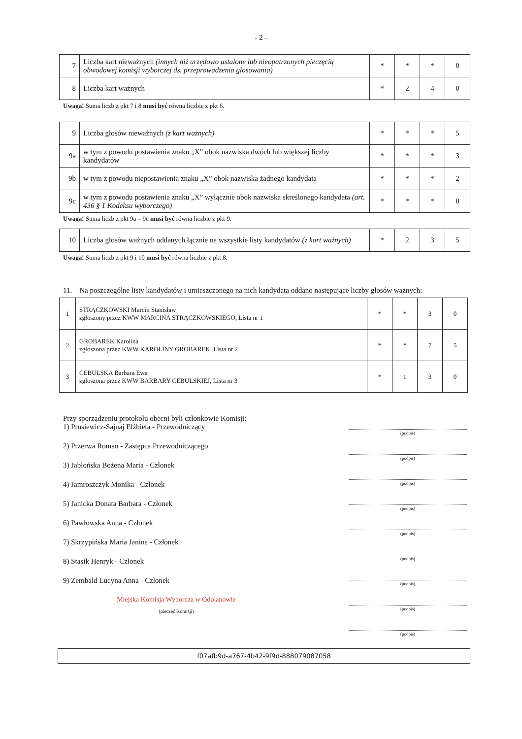- 2 -
| 7 | Liczba kart nieważnych (innych niż urzędowo ustalone lub nieopatrzonych pieczęcią obwodowej komisji wyborczej ds. przeprowadzenia głosowania) | * | * | * | 0 |
| 8 | Liczba kart ważnych | * | 2 | 4 | 0 |
Uwaga! Suma liczb z pkt 7 i 8 musi być równa liczbie z pkt 6.
| 9 | Liczba głosów nieważnych (z kart ważnych) | * | * | * | 5 |
| 9a | w tym z powodu postawienia znaku „X” obok nazwiska dwóch lub większej liczby kandydatów | * | * | * | 3 |
| 9b | w tym z powodu niepostawienia znaku „X” obok nazwiska żadnego kandydata | * | * | * | 2 |
| 9c | w tym z powodu postawienia znaku „X” wyłącznie obok nazwiska skreślonego kandydata (art. 436 § 1 Kodeksu wyborczego) | * | * | * | 0 |
Uwaga! Suma liczb z pkt 9a – 9c musi być równa liczbie z pkt 9.
| 10 | Liczba głosów ważnych oddanych łącznie na wszystkie listy kandydatów (z kart ważnych) | * | 2 | 3 | 5 |
Uwaga! Suma liczb z pkt 9 i 10 musi być równa liczbie z pkt 8.
11. Na poszczególne listy kandydatów i umieszczonego na nich kandydata oddano następujące liczby głosów ważnych:
| 1 | STRĄCZKOWSKI Marcin Stanisław zgłoszony przez KWW MARCINA STRĄCZKOWSKIEGO, Lista nr 1 | * | * | 3 | 0 |
| 2 | GROBAREK Karolina zgłoszona przez KWW KAROLINY GROBAREK, Lista nr 2 | * | * | 7 | 5 |
| 3 | CEBULSKA Barbara Ewa zgłoszona przez KWW BARBARY CEBULSKIEJ, Lista nr 3 | * | 1 | 3 | 0 |
Przy sporządzeniu protokołu obecni byli członkowie Komisji:
1) Prusiewicz-Sajnaj Elżbieta - Przewodniczący
2) Przerwa Roman - Zastępca Przewodniczącego
3) Jabłońska Bożena Maria - Członek
4) Jamroszczyk Monika - Członek
5) Janicka Donata Barbara - Członek
6) Pawłowska Anna - Członek
7) Skrzypińska Maria Janina - Członek
8) Stasik Henryk - Członek
9) Zembald Lucyna Anna - Członek
Miejska Komisja Wyborcza w Odolanowie
(pieczęć Komisji)
(podpis)
(podpis)
(podpis)
(podpis)
(podpis)
(podpis)
(podpis)
(podpis)
(podpis)
f07afb9d-a767-4b42-9f9d-888079087058